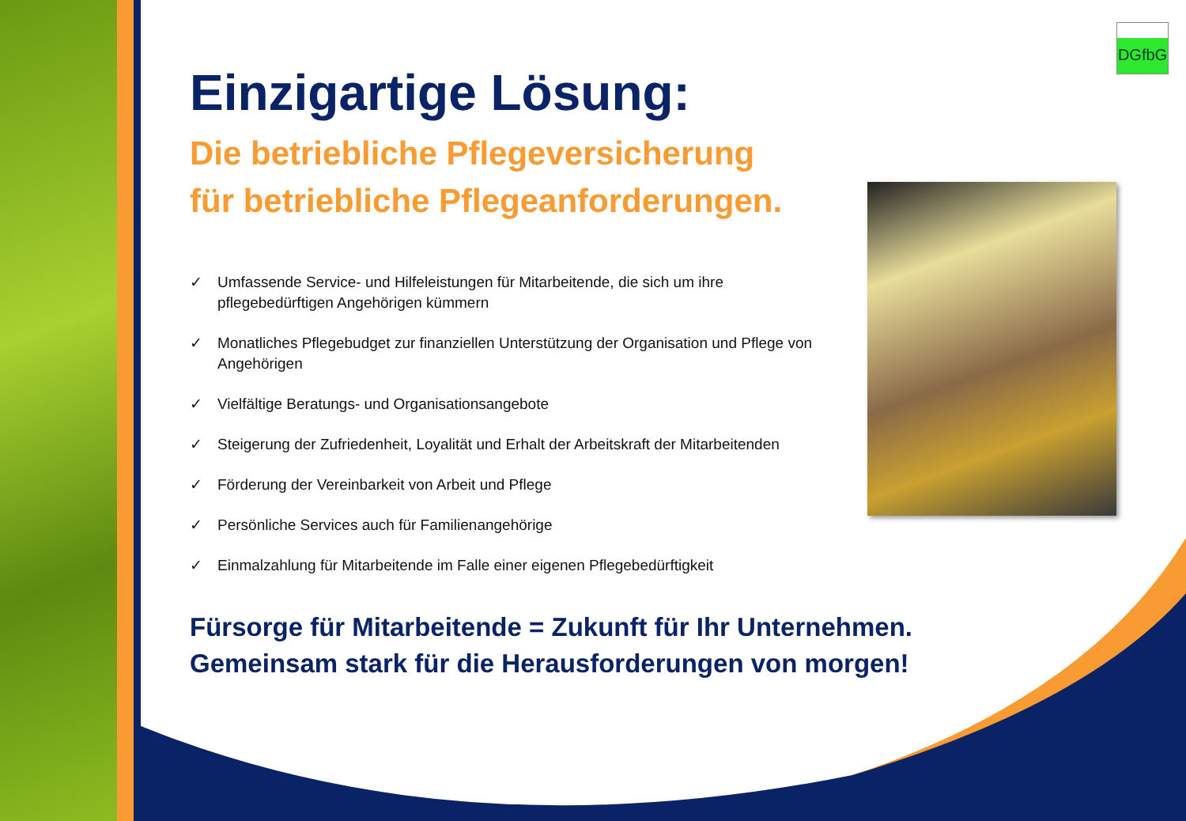DGfbG
Einzigartige Lösung:
Die betriebliche Pflegeversicherung
für betriebliche Pflegeanforderungen.
✓ Umfassende Service- und Hilfeleistungen für Mitarbeitende, die sich um ihre pflegebedürftigen Angehörigen kümmern
✓ Monatliches Pflegebudget zur finanziellen Unterstützung der Organisation und Pflege von Angehörigen
✓ Vielfältige Beratungs- und Organisationsangebote
✓ Steigerung der Zufriedenheit, Loyalität und Erhalt der Arbeitskraft der Mitarbeitenden
✓ Förderung der Vereinbarkeit von Arbeit und Pflege
✓ Persönliche Services auch für Familienangehörige
✓ Einmalzahlung für Mitarbeitende im Falle einer eigenen Pflegebedürftigkeit
Fürsorge für Mitarbeitende = Zukunft für Ihr Unternehmen.
Gemeinsam stark für die Herausforderungen von morgen!